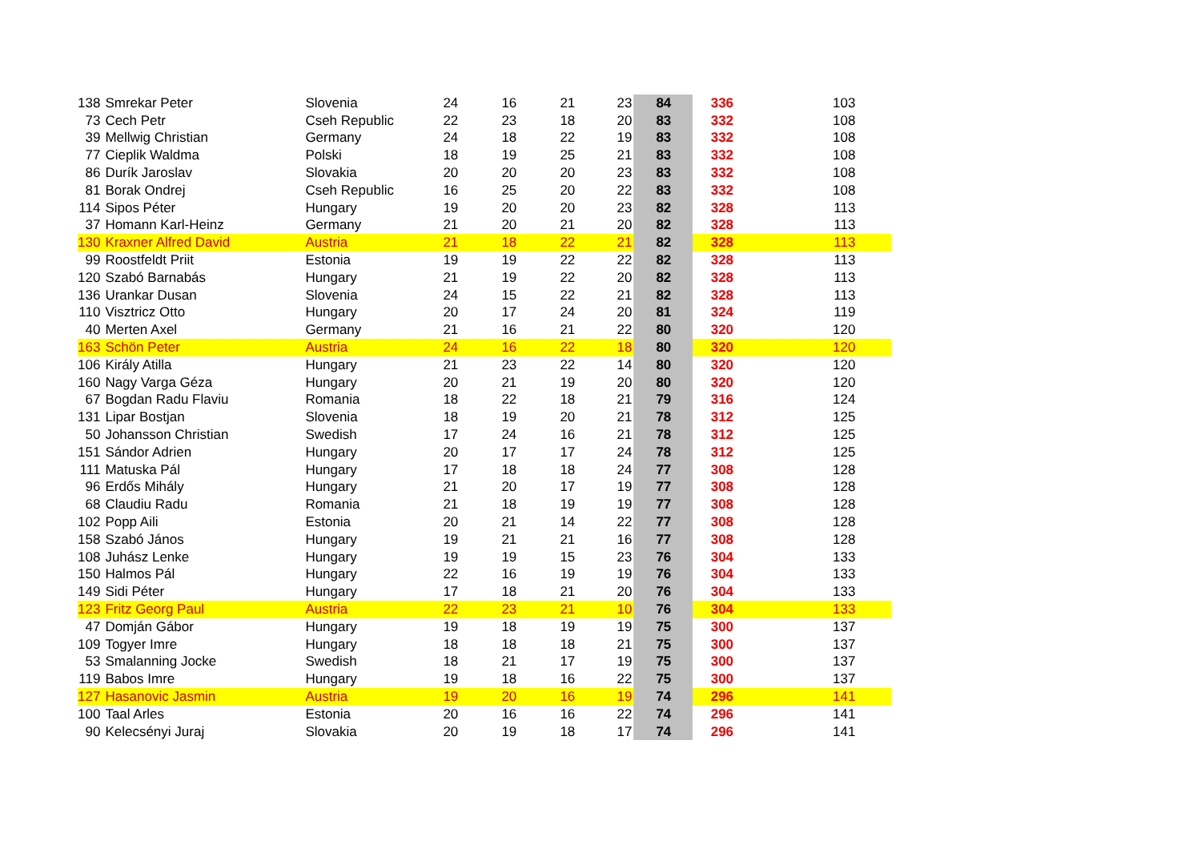| 138 | Smrekar Peter | Slovenia | 24 | 16 | 21 | 23 | 84 | 336 | 103 |
| 73 | Cech Petr | Cseh Republic | 22 | 23 | 18 | 20 | 83 | 332 | 108 |
| 39 | Mellwig Christian | Germany | 24 | 18 | 22 | 19 | 83 | 332 | 108 |
| 77 | Cieplik Waldma | Polski | 18 | 19 | 25 | 21 | 83 | 332 | 108 |
| 86 | Durík Jaroslav | Slovakia | 20 | 20 | 20 | 23 | 83 | 332 | 108 |
| 81 | Borak Ondrej | Cseh Republic | 16 | 25 | 20 | 22 | 83 | 332 | 108 |
| 114 | Sipos Péter | Hungary | 19 | 20 | 20 | 23 | 82 | 328 | 113 |
| 37 | Homann Karl-Heinz | Germany | 21 | 20 | 21 | 20 | 82 | 328 | 113 |
| 130 | Kraxner Alfred David | Austria | 21 | 18 | 22 | 21 | 82 | 328 | 113 |
| 99 | Roostfeldt Priit | Estonia | 19 | 19 | 22 | 22 | 82 | 328 | 113 |
| 120 | Szabó Barnabás | Hungary | 21 | 19 | 22 | 20 | 82 | 328 | 113 |
| 136 | Urankar Dusan | Slovenia | 24 | 15 | 22 | 21 | 82 | 328 | 113 |
| 110 | Visztricz Otto | Hungary | 20 | 17 | 24 | 20 | 81 | 324 | 119 |
| 40 | Merten Axel | Germany | 21 | 16 | 21 | 22 | 80 | 320 | 120 |
| 163 | Schön Peter | Austria | 24 | 16 | 22 | 18 | 80 | 320 | 120 |
| 106 | Király Atilla | Hungary | 21 | 23 | 22 | 14 | 80 | 320 | 120 |
| 160 | Nagy Varga Géza | Hungary | 20 | 21 | 19 | 20 | 80 | 320 | 120 |
| 67 | Bogdan Radu Flaviu | Romania | 18 | 22 | 18 | 21 | 79 | 316 | 124 |
| 131 | Lipar Bostjan | Slovenia | 18 | 19 | 20 | 21 | 78 | 312 | 125 |
| 50 | Johansson Christian | Swedish | 17 | 24 | 16 | 21 | 78 | 312 | 125 |
| 151 | Sándor Adrien | Hungary | 20 | 17 | 17 | 24 | 78 | 312 | 125 |
| 111 | Matuska Pál | Hungary | 17 | 18 | 18 | 24 | 77 | 308 | 128 |
| 96 | Erdős Mihály | Hungary | 21 | 20 | 17 | 19 | 77 | 308 | 128 |
| 68 | Claudiu Radu | Romania | 21 | 18 | 19 | 19 | 77 | 308 | 128 |
| 102 | Popp Aili | Estonia | 20 | 21 | 14 | 22 | 77 | 308 | 128 |
| 158 | Szabó János | Hungary | 19 | 21 | 21 | 16 | 77 | 308 | 128 |
| 108 | Juhász Lenke | Hungary | 19 | 19 | 15 | 23 | 76 | 304 | 133 |
| 150 | Halmos Pál | Hungary | 22 | 16 | 19 | 19 | 76 | 304 | 133 |
| 149 | Sidi Péter | Hungary | 17 | 18 | 21 | 20 | 76 | 304 | 133 |
| 123 | Fritz Georg Paul | Austria | 22 | 23 | 21 | 10 | 76 | 304 | 133 |
| 47 | Domján Gábor | Hungary | 19 | 18 | 19 | 19 | 75 | 300 | 137 |
| 109 | Togyer Imre | Hungary | 18 | 18 | 18 | 21 | 75 | 300 | 137 |
| 53 | Smalanning Jocke | Swedish | 18 | 21 | 17 | 19 | 75 | 300 | 137 |
| 119 | Babos Imre | Hungary | 19 | 18 | 16 | 22 | 75 | 300 | 137 |
| 127 | Hasanovic Jasmin | Austria | 19 | 20 | 16 | 19 | 74 | 296 | 141 |
| 100 | Taal Arles | Estonia | 20 | 16 | 16 | 22 | 74 | 296 | 141 |
| 90 | Kelecsényi Juraj | Slovakia | 20 | 19 | 18 | 17 | 74 | 296 | 141 |